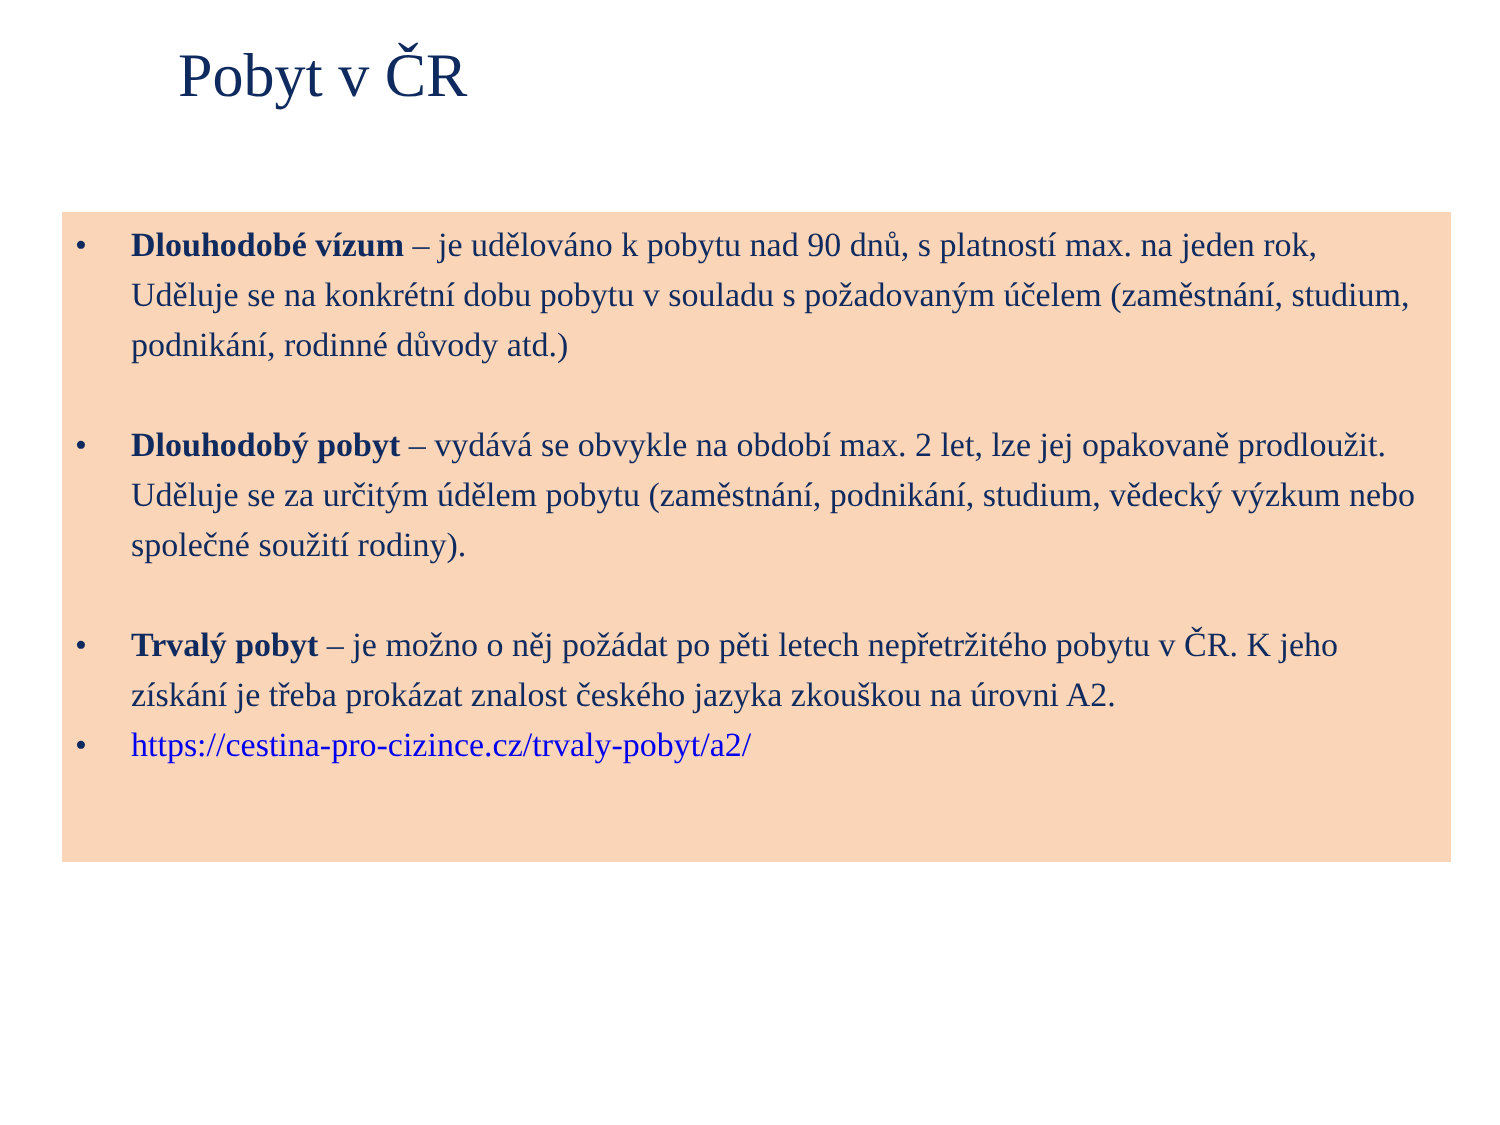Pobyt v ČR
• Dlouhodobé vízum – je udělováno k pobytu nad 90 dnů, s platností max. na jeden rok, Uděluje se na konkrétní dobu pobytu v souladu s požadovaným účelem (zaměstnání, studium, podnikání, rodinné důvody atd.)
• Dlouhodobý pobyt – vydává se obvykle na období max. 2 let, lze jej opakovaně prodloužit. Uděluje se za určitým údělem pobytu (zaměstnání, podnikání, studium, vědecký výzkum nebo společné soužití rodiny).
• Trvalý pobyt – je možno o něj požádat po pěti letech nepřetržitého pobytu v ČR. K jeho získání je třeba prokázat znalost českého jazyka zkouškou na úrovni A2.
• https://cestina-pro-cizince.cz/trvaly-pobyt/a2/